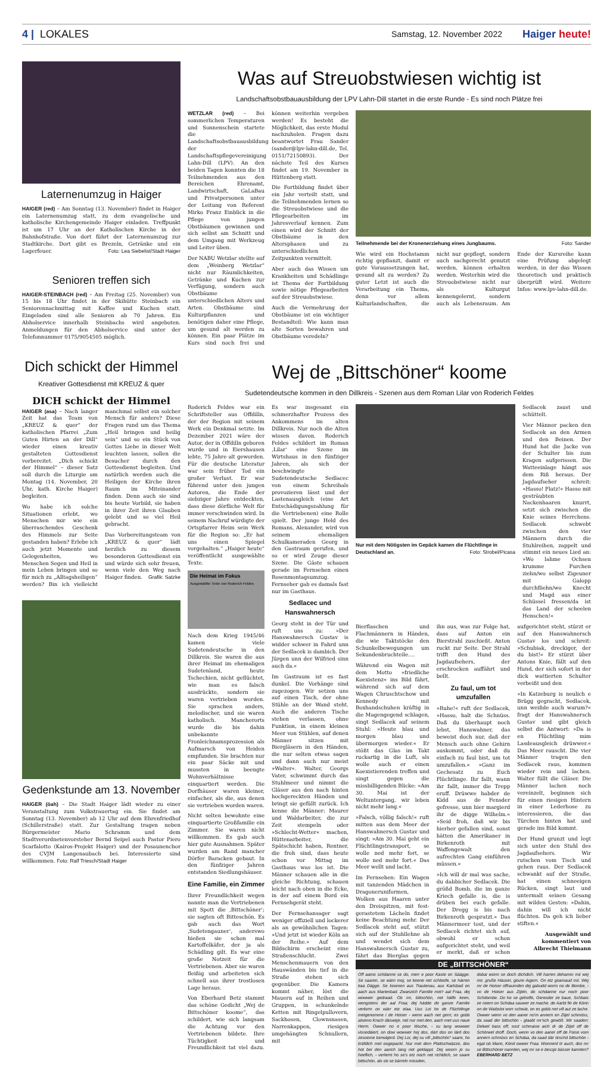4 | LOKALES Samstag, 12. November 2022 Haiger heute!
Laternenumzug in Haiger
HAIGER (red) – Am Sonntag (13. November) findet in Haiger ein Laternenumzug statt, zu dem evangelische und katholische Kirchengemeinde Haiger einladen. Treffpunkt ist um 17 Uhr an der Katholischen Kirche in der Bahnhofstraße. Von dort führt der Laternenumzug zur Stadtkirche. Dort gibt es Brezeln, Getränke und ein Lagerfeuer. Foto: Lea Siebelist/Stadt Haiger
Senioren treffen sich
HAIGER-STEINBACH (red) – Am Freitag (25. November) von 15 bis 18 Uhr findet in der Skihütte Steinbach ein Seniorennachmittag mit Kaffee und Kuchen statt. Eingeladen sind alle Senioren ab 70 Jahren. Ein Abholservice innerhalb Steinbachs wird angeboten. Anmeldungen für den Abholservice sind unter der Telefonnummer 0175/9054505 möglich.
Dich schickt der Himmel
Kreativer Gottesdienst mit KREUZ & quer
DICH schickt der Himmel
HAIGER (asa) – Nach langer Zeit hat das Team von „KREUZ & quer“ der katholischen Pfarrei „Zum Guten Hirten an der Dill“ wieder einen kreativ gestalteten Gottesdienst vorbereitet. „Dich schickt der Himmel“ – dieser Satz soll durch die Liturgie am Montag (14. November, 20 Uhr, kath. Kirche Haiger) begleiten.
Wo habe ich solche Situationen erlebt, wo Menschen mir wie ein überraschendes Geschenk des Himmels zur Seite gestanden haben? Erlebe ich auch jetzt Momente und Gelegenheiten, wo Menschen Segen und Heil in mein Leben bringen und so für mich zu „Alltagsheiligen“ werden? Bin ich vielleicht manchmal selbst ein solcher Mensch für andere? Diese Fragen rund um das Thema „Heil bringen und heilig sein“ und so ein Stück von Gottes Liebe in dieser Welt leuchten lassen, sollen die Besucher durch den Gottesdienst begleiten. Und natürlich werden auch die Heiligen der Kirche ihren Raum im Miteinander finden. Denn auch sie sind bis heute Vorbild, sie haben in ihrer Zeit ihren Glauben gelebt und so viel Heil gebracht.
Das Vorbereitungsteam von „KREUZ & quer“ lädt herzlich zu diesem besonderen Gottesdienst ein und würde sich sehr freuen, wenn viele den Weg nach Haiger finden. Grafik: Satzke
Gedenkstunde am 13. November
HAIGER (öah) – Die Stadt Haiger lädt wieder zu einer Veranstaltung zum Volkstrauertag ein. Sie findet am Sonntag (13. November) ab 12 Uhr auf dem Ehrenfriedhof (Schillerstraße) statt. Zur Gestaltung tragen neben Bürgermeister Mario Schramm und dem Stadtverordnetenvorsteher Bernd Seipel auch Pastor Piero Scarfalotto (Kairos-Projekt Haiger) und der Posaunenchor des CVJM Langenaubach bei. Interessierte sind willkommen. Foto: Ralf Triesch/Stadt Haiger
Was auf Streuobstwiesen wichtig ist
Landschaftsobstbauausbildung der LPV Lahn-Dill startet in die erste Runde - Es sind noch Plätze frei
WETZLAR (red) – Bei sommerlichen Temperaturen und Sonnenschein startete die Landschaftsobstbauausbildung der Landschaftspflegevereinigung Lahn-Dill (LPV). An den beiden Tagen konnten die 18 Teilnehmenden aus den Bereichen Ehrenamt, Landwirtschaft, GaLaBau und Privatpersonen unter der Leitung von Referent Mirko Franz Einblick in die Pflege von jungen Obstbäumen gewinnen und sich selbst am Schnitt und dem Umgang mit Werkzeug und Leiter üben.
Der NABU Wetzlar stellte auf dem „Weinberg Wetzlar“ nicht nur Räumlichkeiten, Getränke und Kuchen zur Verfügung, sondern auch Obstbäume unterschiedlichen Alters und Arten. Obstbäume sind Kulturpflanzen und benötigen daher eine Pflege, um gesund alt werden zu können. Ein paar Plätze im Kurs sind noch frei und können weiterhin vergeben werden! Es besteht die Möglichkeit, das erste Modul nachzuholen. Fragen dazu beantwortet Frau Sander (sander@lpv-lahn-dill.de, Tel. 0151/72150893). Der nächste Teil des Kurses findet am 19. November in Hüttenberg statt.
Die Fortbildung findet über ein Jahr verteilt statt, und die Teilnehmenden lernen so die Streuobstwiese und die Pflegearbeiten im Jahresverlauf kennen. Zum einen wird der Schnitt der Obstbäume in den Altersphasen und zu unterschiedlichen Zeitpunkten vermittelt.
Aber auch das Wissen um Krankheiten und Schädlinge ist Thema der Fortbildung sowie nötige Pflegearbeiten auf der Streuobstwiese.
Auch die Vermehrung der Obstbäume ist ein wichtiger Bestandteil: Wie kann man alte Sorten bewahren und Obstbäume veredeln?
Teilnehmende bei der Kronenerziehung eines Jungbaums. Foto: Sander
Wie wird ein Hochstamm richtig gepflanzt, damit er gute Voraussetzungen hat, gesund alt zu werden? Zu guter Letzt ist auch die Verarbeitung ein Thema, denn vor allem Kulturlandschaften, die nicht nur gepflegt, sondern auch sachgerecht genutzt werden, können erhalten werden. Weiterhin wird die Streuobstwiese nicht nur als Kulturgut kennengelernt, sondern auch als Lebensraum. Am Ende der Kursreihe kann eine Prüfung abgelegt werden, in der das Wissen theoretisch und praktisch überprüft wird. Weitere Infos: www.lpv-lahn-dill.de.
Wej de „Bittschöner“ koome
Sudetendeutsche kommen in den Dillkreis - Szenen aus dem Roman Lilar von Roderich Feldes
Roderich Feldes war ein Schriftsteller aus Offdilln, der der Region mit seinem Werk ein Denkmal setzte. Im Dezember 2021 wäre der Autor, der in Offdilln geboren wurde und in Eiershausen lebte, 75 Jahre alt geworden. Für die deutsche Literatur war sein früher Tod ein großer Verlust. Er war führend unter den jungen Autoren, die Ende der siebziger Jahre entdeckten, dass diese dörfliche Welt für immer verschwinden wird. In seinem Nachruf würdigte der Ortspfarrer Heim sein Werk für die Region so: „Er hat uns einen Spiegel vorgehalten.“ „Haiger heute“ veröffentlicht ausgewählte Texte.
Die Heimat im Fokus
Ausgewählte Texte von Roderich Feldes
Nach dem Krieg 1945/46 kamen viele Sudetendeutsche in den Dillkreis. Sie waren die aus ihrer Heimat im ehemaligen Sudetenland, heute Tschechien, nicht geflüchtet, wie man es falsch ausdrückte, sondern sie waren vertrieben worden. Sie sprachen anders, melodischer, und sie waren katholisch. Mancherorts wurde die bis dahin unbekannte Fronleichnamsprozession als Aufmarsch von Heiden empfunden. Sie brachten nur ein paar Säcke mit und mussten in beengte Wohnverhältnisse einquartiert werden. Die Dorfhäuser waren kleiner, einfacher, als die, aus denen sie vertrieben worden waren.
Nicht selten bewohnte eine einquartierte Großfamilie ein Zimmer. Sie waren nicht willkommen. Es gab auch hier gute Ausnahmen. Später wurden am Rand mancher Dörfer Baracken gebaut. In den fünfziger Jahren entstanden Siedlungshäuser.
Eine Familie, ein Zimmer
Ihrer Freundlichkeit wegen nannte man die Vertriebenen mit Spott die ‚Bittschöner‘; sie sagten oft Bitteschön. Es gab auch das Wort ‚Sudetengauner‘, anderswo hießen sie schon mal Kartoffelkäfer, der ja als Schädling gilt. Es war eine große Notzeit für die Vertriebenen. Aber sie waren fleißig und arbeiteten sich schnell aus ihrer trostlosen Lage heraus.
Von Eberhard Betz stammt das schöne Gedicht „Wej de Bittschöner koome“, das schildert, wie sich langsam die Achtung vor den Vertriebenen bildete. Ihre Tüchtigkeit und Freundlichkeit tat viel dazu. Es war insgesamt ein schmerzhafter Prozess des Ankommens im alten Dillkreis. Nur noch die Alten wissen davon. Roderich Feldes schildert im Roman ‚Lilar‘ eine Szene im Wirtshaus in den fünfziger Jahren, als sich der beschwingte Sudetendeutsche Sedlacec von einem Schreihals provozieren lässt und der Lastenausgleich (eine Art Entschädigungszahlung für die Vertriebenen) eine Rolle spielt. Der junge Held des Romans, Alexander, wird von seinem ehemaligen Schulkameraden Georg in den Gastraum gerufen, und so er wird Zeuge dieser Szene. Die Gäste schauen gerade im Fernsehen einen Rosenmontagsumzug. Fernseher gab es damals fast nur im Gasthaus.
Sedlacec und Hanswahnersch
Georg steht in der Tür und ruft uns zu: »Der Hanswahnersch Gustav is widder schwer in Fahrd unn der Sedlacek is dambich. Der Jürgen unn der Wilfried sinn auch da.«
Im Gastraum ist es fast dunkel. Die Vorhänge sind zugezogen. Wir setzen uns auf einen Tisch, der ohne Stühle an der Wand steht. Auch die anderen Tische stehen verlassen, ohne Funktion, in einem kleinen Meer von Stühlen, auf denen Männer sitzen mit Biergläsern in den Händen, die nur selten etwas sagen und dann auch nur meist »Walter«. Walter, Georgs Vater, schwimmt durch das Stuhlmeer und nimmt die Gläser aus den nach hinten hochgereckten Händen und bringt sie gefüllt zurück. Ich kenne die Männer: Maurer und Waldarbeiter, die zur Zeit stempeln oder »Schlecht-Wetter« machen, Hüttenarbeiter, die Spätschicht haben, Rentner, die froh sind, dass heute schon vor Mittag im Gasthaus was los ist. Die Männer schauen alle in die gleiche Richtung, schauen leicht nach oben in die Ecke, in der auf einem Bord ein Fernsehgerät steht.
Der Fernsehansager sagt weniger offiziell und lockerer als an gewöhnlichen Tagen: »Und jetzt ist wieder Köln an der Reihe.« Auf dem Bildschirm erscheint eine Straßenschlucht. Zwei Menschenmauern von den Hauswänden bis tief in die Straße stehen sich gegenüber. Die Kamera kommt näher, löst die Mauern auf in Reihen und Gruppen, in schunkelnde Ketten mit Ringelpullovern, Sackhosen, Clownsnasen, Narrenkappen, riesigen umgehängten Schnullern, mit
Nur mit dem Nötigsten im Gepäck kamen die Flüchtlinge in Deutschland an. Foto: Strobel/Picasa
Sedlacek zaust und schüttelt.
Vier Männer packen den Sedlacek an den Armen und den Beinen. Der Hund hat die Jacke von der Schulter bis zum Kragen aufgerissen. Die Watteeinlage hängt aus dem Riß heraus. Der Jagdaufseher schreit: »Hasso! Platz!« Hasso mit gesträubten Nackenhaaren knurrt, setzt sich zwischen die Knie seines Herrchens. Sedlacek schwebt zwischen den vier Männern durch die Stuhlreihen, zappelt und stimmt ein neues Lied an: »Wo lahme Ochsen krumme Furchen ziehn/wo selbst Zigeuner mit Galopp durchfliehn/wo Knecht und Magd aus einer Schüssel fressen/da ist das Land der scheelen Henschen!«
Bierflaschen und Flachmännern in Händen, die wie Taktstöcke den Schunkelbewegungen um Sekundenbruchteile.…
Während ein Wagen mit dem Motto »friedliche Koexistenz« ins Bild fährt, während sich auf dem Wagen Chruschtschow und Kennedy mit Boxhandschuhen kräftig in die Magengegend schlagen, singt Sedlacek auf seinem Stuhl: »Heute blau und morgen blau und übermorgen wieder.« Er stößt das Glas im Takt ruckartig in die Luft, als wolle auch er einen Koexistierenden treffen und singt gegen die missbilligenden Blicke: »Am 30. Mai ist der Weltuntergang, wir leben nicht mehr lang.«
»Falsch, völlig falsch!« ruft mitten aus dem Meer der Hanswahnersch Gustav und singt: »Am 30. Mai geht ein Flüchtlingstransport, se wolle ned mehr fort, se wolle ned mehr fort.« Das Meer wellt und lacht.
Im Fernsehen: Ein Wagen mit tanzenden Mädchen in Dragoneruniformen, Wolken aus Haaren unter den Dreispitzen, mit fest-gerastetem Lächeln findet keine Beachtung mehr. Der Sedlacek steht auf, stützt sich auf der Stuhllehne ab und wendet sich dem Hanswahnersch Gustav zu, fährt das Bierglas gegen ihn aus, was zur Folge hat, dass auf Anton ein Bierstrahl zuschießt. Anton ruckt zur Seite. Der Strahl trifft den Hund des Jagdaufsehers, der erschrocken auffährt und bellt.
Zu faul, um tot umzufallen
»Ruhe!« ruft der Sedlacek, »Hasso, halt die Schnüss. Daß du überhaupt noch lebst, Hanswahner, das beweist doch nur, daß der Mensch auch ohne Gehirn auskommt, oder daß du einfach zu faul bist, um tot umzufallen.« »Ganz im Gechesatz zu Euch Flüchtlinge. Ihr fallt, wann ihr fallt, immer die Trepp eruff. Drüwwe habder de Kidd aus de Fensder gefresse, unn hier margierd ihr de digge Wilhelm.« »Seid froh, daß wir bis hierher gefallen sind, sonst hätten die Amerikaner in Birkenroth mit Waffengewalt den aufrechten Gang einführen müssen.«
»Ich will dr mal was sache, du dabbicher Sedlacek. Die größd Bomb, die im ganze Kriech gefalle is, die is drüben bei euch gefalle. Der Dregg is bis nach Birkenroth gespratzt.« Das Männermeer tost, und der Sedlacek richtet sich auf, obwohl er schon aufgerichtet steht, und weil er merkt, daß er schon aufgerichtet steht, stürzt er auf den Hanswahnersch Gustav los und schreit: »Schubiak, dreckiger, der du bist!« Er stürzt über Antons Knie, fällt auf den Hund, der sich sofort in der dick wattierten Schulter verbeißt und den
»In Katzeburg is neulich e Brügg gegracht, Sedlacek, unn weißde auch warum?« fragt der Hanswahnersch Gustav und gibt gleich selbst die Antwort: »Da is en Flüchtling mim Lasdeausgleich drüwwer.« Das Meer rauscht. Die vier Männer tragen den Sedlacek raus, kommen wieder rein und lachen. Walter füllt die Gläser. Die Männer lachen noch vereinzelt, beginnen sich für einen riesigen Hintern in einer Lederhose zu interessieren, die das Türchen hinten hat und gerade ins Bild kommt.
Der Hund grunzt und legt sich unter den Stuhl des Jagdaufsehers. Wir rutschen vom Tisch und gehen raus. Der Sedlacek schwankt auf der Straße, hat einen schneeigen Rücken, singt laut und untermalt seinen Gesang mit wilden Gesten: »Dahin, dahin will ich nicht flüchten. Da geh ich lieber stiften.«
Ausgewählt und kommentiert von Albrecht Thielmann
DE „BITTSCHÖNER“
Off aamo schdanne se do, merr e poor Kaste on Säägge. Se saaren, se wärn moj, se keene net schloofe, se härren kaa Dägge. Se koomen aus Trautenau, aus Karlsbad on aach aus Marienbad. Zwanzich Familie met'r aal Fraa, dej wowwer gedraad. Ob mr, bittschön, net hälfe keen, wengstens der aal Fraa; dej hädde de ganze Familie verlorrn on wärr etz elaa. Uus Loi ho de Flüchtlinge metgenomme i de Hoiser - wenn aach net gern; es gobb alsemo Krach däsweje, net nur met den, aach met uus naue Herrn. Owwer no e poor Wuche, - su lang wowwer vissedäiert, on dow wowwer hej dos, därt dos on lärd dos zesoome berwäjerd. Dej Loi, dej su vill „bittschön“ saare, ho kräfdich met oogepackt. Nur met dem Plattschwäzze, dos hot bei den aarich lang net geklappt. Dej woorn jo su heeflich, - verlernt ho se's etz noch net richtdich, se saare bittschön, als ob se bärreln missden,
dobai worm se doch dichdich. Vill harren dehamm mii wej mir, gruße Häuser, goure Aigern. On etz goamaud mii. Wej mr de Hoiser offraumden dej gabudd worm no de Bombe, - vo de Hoiser aus Zijeln, do schdanne nur noch poor Schdombe. Do ho se geholfe, Geresder ze baue, Schbais ze roiern on Schdaa sauwer ze mache. de Aarbt fiir de Könn on de Waibsloi worr schwär, on es gobb net vill aut ze lache. Owwer wenn vo den aaner no'm annern en Ziijel schmöss, da saad der bittschön - glaabt mr'sch gewöß. Mir saaden: Delwel bass off, sost schmaise aich dr de Ziijel off de Schörwel droff. Doch, wenn vo den aaner off de Foise vom annern schmöss en Schdaa, da saad där örschd bittschön - egal ob Mann, Könd owwer Fraa. Wonnerd iir auch, dos mr se Bittschöner nannten, wej mr se e bessje bässer kannten? EBERHARD BETZ